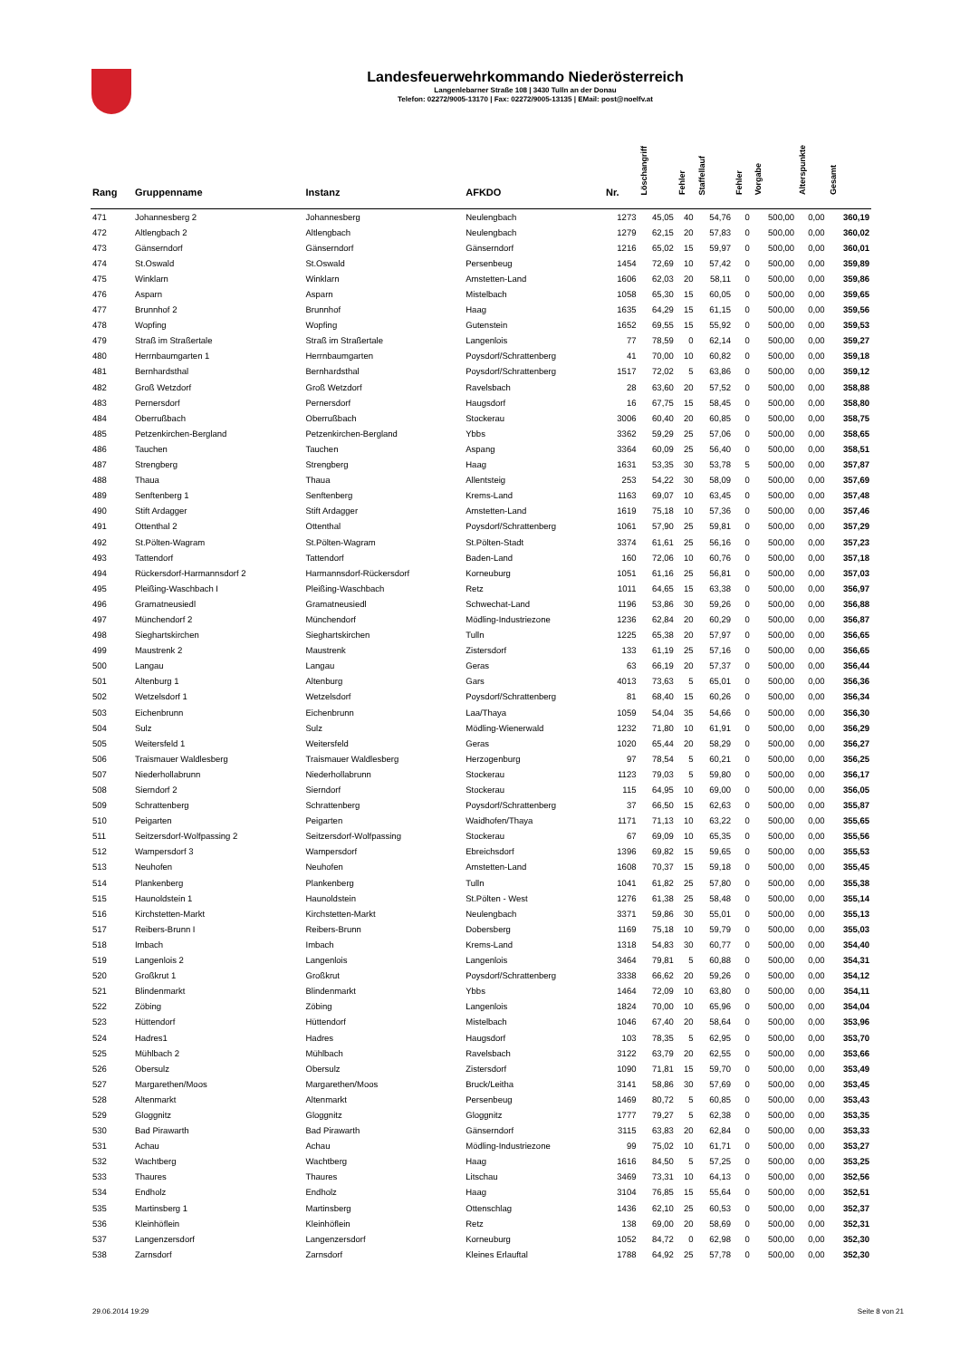Landesfeuerwehrkommando Niederösterreich
Langenlebarner Straße 108 | 3430 Tulln an der Donau
Telefon: 02272/9005-13170 | Fax: 02272/9005-13135 | EMail: post@noelfv.at
| Rang | Gruppenname | Instanz | AFKDO | Nr. | Löschangriff | Fehler | Staffellauf | Fehler | Vorgabe | Alterspunkte | Gesamt |
| --- | --- | --- | --- | --- | --- | --- | --- | --- | --- | --- | --- |
| 471 | Johannesberg 2 | Johannesberg | Neulengbach | 1273 | 45,05 | 40 | 54,76 | 0 | 500,00 | 0,00 | 360,19 |
| 472 | Altlengbach 2 | Altlengbach | Neulengbach | 1279 | 62,15 | 20 | 57,83 | 0 | 500,00 | 0,00 | 360,02 |
| 473 | Gänserndorf | Gänserndorf | Gänserndorf | 1216 | 65,02 | 15 | 59,97 | 0 | 500,00 | 0,00 | 360,01 |
| 474 | St.Oswald | St.Oswald | Persenbeug | 1454 | 72,69 | 10 | 57,42 | 0 | 500,00 | 0,00 | 359,89 |
| 475 | Winklarn | Winklarn | Amstetten-Land | 1606 | 62,03 | 20 | 58,11 | 0 | 500,00 | 0,00 | 359,86 |
| 476 | Asparn | Asparn | Mistelbach | 1058 | 65,30 | 15 | 60,05 | 0 | 500,00 | 0,00 | 359,65 |
| 477 | Brunnhof 2 | Brunnhof | Haag | 1635 | 64,29 | 15 | 61,15 | 0 | 500,00 | 0,00 | 359,56 |
| 478 | Wopfing | Wopfing | Gutenstein | 1652 | 69,55 | 15 | 55,92 | 0 | 500,00 | 0,00 | 359,53 |
| 479 | Straß im Straßertale | Straß im Straßertale | Langenlois | 77 | 78,59 | 0 | 62,14 | 0 | 500,00 | 0,00 | 359,27 |
| 480 | Herrnbaumgarten 1 | Herrnbaumgarten | Poysdorf/Schrattenberg | 41 | 70,00 | 10 | 60,82 | 0 | 500,00 | 0,00 | 359,18 |
| 481 | Bernhardsthal | Bernhardsthal | Poysdorf/Schrattenberg | 1517 | 72,02 | 5 | 63,86 | 0 | 500,00 | 0,00 | 359,12 |
| 482 | Groß Wetzdorf | Groß Wetzdorf | Ravelsbach | 28 | 63,60 | 20 | 57,52 | 0 | 500,00 | 0,00 | 358,88 |
| 483 | Pernersdorf | Pernersdorf | Haugsdorf | 16 | 67,75 | 15 | 58,45 | 0 | 500,00 | 0,00 | 358,80 |
| 484 | Oberrußbach | Oberrußbach | Stockerau | 3006 | 60,40 | 20 | 60,85 | 0 | 500,00 | 0,00 | 358,75 |
| 485 | Petzenkirchen-Bergland | Petzenkirchen-Bergland | Ybbs | 3362 | 59,29 | 25 | 57,06 | 0 | 500,00 | 0,00 | 358,65 |
| 486 | Tauchen | Tauchen | Aspang | 3364 | 60,09 | 25 | 56,40 | 0 | 500,00 | 0,00 | 358,51 |
| 487 | Strengberg | Strengberg | Haag | 1631 | 53,35 | 30 | 53,78 | 5 | 500,00 | 0,00 | 357,87 |
| 488 | Thaua | Thaua | Allentsteig | 253 | 54,22 | 30 | 58,09 | 0 | 500,00 | 0,00 | 357,69 |
| 489 | Senftenberg 1 | Senftenberg | Krems-Land | 1163 | 69,07 | 10 | 63,45 | 0 | 500,00 | 0,00 | 357,48 |
| 490 | Stift Ardagger | Stift Ardagger | Amstetten-Land | 1619 | 75,18 | 10 | 57,36 | 0 | 500,00 | 0,00 | 357,46 |
| 491 | Ottenthal 2 | Ottenthal | Poysdorf/Schrattenberg | 1061 | 57,90 | 25 | 59,81 | 0 | 500,00 | 0,00 | 357,29 |
| 492 | St.Pölten-Wagram | St.Pölten-Wagram | St.Pölten-Stadt | 3374 | 61,61 | 25 | 56,16 | 0 | 500,00 | 0,00 | 357,23 |
| 493 | Tattendorf | Tattendorf | Baden-Land | 160 | 72,06 | 10 | 60,76 | 0 | 500,00 | 0,00 | 357,18 |
| 494 | Rückersdorf-Harmannsdorf 2 | Harmannsdorf-Rückersdorf | Korneuburg | 1051 | 61,16 | 25 | 56,81 | 0 | 500,00 | 0,00 | 357,03 |
| 495 | Pleißing-Waschbach I | Pleißing-Waschbach | Retz | 1011 | 64,65 | 15 | 63,38 | 0 | 500,00 | 0,00 | 356,97 |
| 496 | Gramatneusiedl | Gramatneusiedl | Schwechat-Land | 1196 | 53,86 | 30 | 59,26 | 0 | 500,00 | 0,00 | 356,88 |
| 497 | Münchendorf 2 | Münchendorf | Mödling-Industriezone | 1236 | 62,84 | 20 | 60,29 | 0 | 500,00 | 0,00 | 356,87 |
| 498 | Sieghartskirchen | Sieghartskirchen | Tulln | 1225 | 65,38 | 20 | 57,97 | 0 | 500,00 | 0,00 | 356,65 |
| 499 | Maustrenk 2 | Maustrenk | Zistersdorf | 133 | 61,19 | 25 | 57,16 | 0 | 500,00 | 0,00 | 356,65 |
| 500 | Langau | Langau | Geras | 63 | 66,19 | 20 | 57,37 | 0 | 500,00 | 0,00 | 356,44 |
| 501 | Altenburg 1 | Altenburg | Gars | 4013 | 73,63 | 5 | 65,01 | 0 | 500,00 | 0,00 | 356,36 |
| 502 | Wetzelsdorf 1 | Wetzelsdorf | Poysdorf/Schrattenberg | 81 | 68,40 | 15 | 60,26 | 0 | 500,00 | 0,00 | 356,34 |
| 503 | Eichenbrunn | Eichenbrunn | Laa/Thaya | 1059 | 54,04 | 35 | 54,66 | 0 | 500,00 | 0,00 | 356,30 |
| 504 | Sulz | Sulz | Mödling-Wienerwald | 1232 | 71,80 | 10 | 61,91 | 0 | 500,00 | 0,00 | 356,29 |
| 505 | Weitersfeld 1 | Weitersfeld | Geras | 1020 | 65,44 | 20 | 58,29 | 0 | 500,00 | 0,00 | 356,27 |
| 506 | Traismauer Waldlesberg | Traismauer Waldlesberg | Herzogenburg | 97 | 78,54 | 5 | 60,21 | 0 | 500,00 | 0,00 | 356,25 |
| 507 | Niederhollabrunn | Niederhollabrunn | Stockerau | 1123 | 79,03 | 5 | 59,80 | 0 | 500,00 | 0,00 | 356,17 |
| 508 | Sierndorf 2 | Sierndorf | Stockerau | 115 | 64,95 | 10 | 69,00 | 0 | 500,00 | 0,00 | 356,05 |
| 509 | Schrattenberg | Schrattenberg | Poysdorf/Schrattenberg | 37 | 66,50 | 15 | 62,63 | 0 | 500,00 | 0,00 | 355,87 |
| 510 | Peigarten | Peigarten | Waidhofen/Thaya | 1171 | 71,13 | 10 | 63,22 | 0 | 500,00 | 0,00 | 355,65 |
| 511 | Seitzersdorf-Wolfpassing 2 | Seitzersdorf-Wolfpassing | Stockerau | 67 | 69,09 | 10 | 65,35 | 0 | 500,00 | 0,00 | 355,56 |
| 512 | Wampersdorf 3 | Wampersdorf | Ebreichsdorf | 1396 | 69,82 | 15 | 59,65 | 0 | 500,00 | 0,00 | 355,53 |
| 513 | Neuhofen | Neuhofen | Amstetten-Land | 1608 | 70,37 | 15 | 59,18 | 0 | 500,00 | 0,00 | 355,45 |
| 514 | Plankenberg | Plankenberg | Tulln | 1041 | 61,82 | 25 | 57,80 | 0 | 500,00 | 0,00 | 355,38 |
| 515 | Haunoldstein 1 | Haunoldstein | St.Pölten - West | 1276 | 61,38 | 25 | 58,48 | 0 | 500,00 | 0,00 | 355,14 |
| 516 | Kirchstetten-Markt | Kirchstetten-Markt | Neulengbach | 3371 | 59,86 | 30 | 55,01 | 0 | 500,00 | 0,00 | 355,13 |
| 517 | Reibers-Brunn I | Reibers-Brunn | Dobersberg | 1169 | 75,18 | 10 | 59,79 | 0 | 500,00 | 0,00 | 355,03 |
| 518 | Imbach | Imbach | Krems-Land | 1318 | 54,83 | 30 | 60,77 | 0 | 500,00 | 0,00 | 354,40 |
| 519 | Langenlois 2 | Langenlois | Langenlois | 3464 | 79,81 | 5 | 60,88 | 0 | 500,00 | 0,00 | 354,31 |
| 520 | Großkrut 1 | Großkrut | Poysdorf/Schrattenberg | 3338 | 66,62 | 20 | 59,26 | 0 | 500,00 | 0,00 | 354,12 |
| 521 | Blindenmarkt | Blindenmarkt | Ybbs | 1464 | 72,09 | 10 | 63,80 | 0 | 500,00 | 0,00 | 354,11 |
| 522 | Zöbing | Zöbing | Langenlois | 1824 | 70,00 | 10 | 65,96 | 0 | 500,00 | 0,00 | 354,04 |
| 523 | Hüttendorf | Hüttendorf | Mistelbach | 1046 | 67,40 | 20 | 58,64 | 0 | 500,00 | 0,00 | 353,96 |
| 524 | Hadres1 | Hadres | Haugsdorf | 103 | 78,35 | 5 | 62,95 | 0 | 500,00 | 0,00 | 353,70 |
| 525 | Mühlbach 2 | Mühlbach | Ravelsbach | 3122 | 63,79 | 20 | 62,55 | 0 | 500,00 | 0,00 | 353,66 |
| 526 | Obersulz | Obersulz | Zistersdorf | 1090 | 71,81 | 15 | 59,70 | 0 | 500,00 | 0,00 | 353,49 |
| 527 | Margarethen/Moos | Margarethen/Moos | Bruck/Leitha | 3141 | 58,86 | 30 | 57,69 | 0 | 500,00 | 0,00 | 353,45 |
| 528 | Altenmarkt | Altenmarkt | Persenbeug | 1469 | 80,72 | 5 | 60,85 | 0 | 500,00 | 0,00 | 353,43 |
| 529 | Gloggnitz | Gloggnitz | Gloggnitz | 1777 | 79,27 | 5 | 62,38 | 0 | 500,00 | 0,00 | 353,35 |
| 530 | Bad Pirawarth | Bad Pirawarth | Gänserndorf | 3115 | 63,83 | 20 | 62,84 | 0 | 500,00 | 0,00 | 353,33 |
| 531 | Achau | Achau | Mödling-Industriezone | 99 | 75,02 | 10 | 61,71 | 0 | 500,00 | 0,00 | 353,27 |
| 532 | Wachtberg | Wachtberg | Haag | 1616 | 84,50 | 5 | 57,25 | 0 | 500,00 | 0,00 | 353,25 |
| 533 | Thaures | Thaures | Litschau | 3469 | 73,31 | 10 | 64,13 | 0 | 500,00 | 0,00 | 352,56 |
| 534 | Endholz | Endholz | Haag | 3104 | 76,85 | 15 | 55,64 | 0 | 500,00 | 0,00 | 352,51 |
| 535 | Martinsberg 1 | Martinsberg | Ottenschlag | 1436 | 62,10 | 25 | 60,53 | 0 | 500,00 | 0,00 | 352,37 |
| 536 | Kleinhöflein | Kleinhöflein | Retz | 138 | 69,00 | 20 | 58,69 | 0 | 500,00 | 0,00 | 352,31 |
| 537 | Langenzersdorf | Langenzersdorf | Korneuburg | 1052 | 84,72 | 0 | 62,98 | 0 | 500,00 | 0,00 | 352,30 |
| 538 | Zarnsdorf | Zarnsdorf | Kleines Erlauftal | 1788 | 64,92 | 25 | 57,78 | 0 | 500,00 | 0,00 | 352,30 |
29.06.2014 19:29 Seite 8 von 21